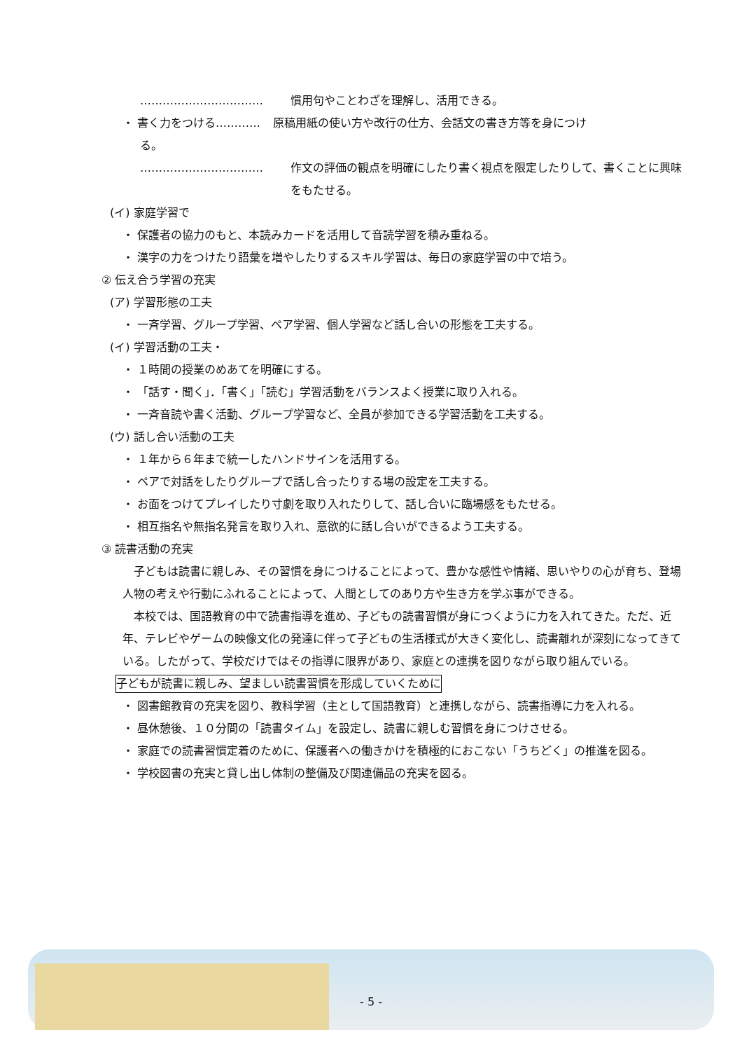…………………………… 慣用句やことわざを理解し、活用できる。
・ 書く力をつける………… 原稿用紙の使い方や改行の仕方、会話文の書き方等を身につけ
る。
…………………………… 作文の評価の観点を明確にしたり書く視点を限定したりして、書くことに興味をもたせる。
(イ) 家庭学習で
・ 保護者の協力のもと、本読みカードを活用して音読学習を積み重ねる。
・ 漢字の力をつけたり語彙を増やしたりするスキル学習は、毎日の家庭学習の中で培う。
② 伝え合う学習の充実
(ア) 学習形態の工夫
・ 一斉学習、グループ学習、ペア学習、個人学習など話し合いの形態を工夫する。
(イ) 学習活動の工夫・
・ １時間の授業のめあてを明確にする。
・ 「話す・聞く」．「書く」「読む」学習活動をバランスよく授業に取り入れる。
・ 一斉音読や書く活動、グループ学習など、全員が参加できる学習活動を工夫する。
(ウ) 話し合い活動の工夫
・ １年から６年まで統一したハンドサインを活用する。
・ ペアで対話をしたりグループで話し合ったりする場の設定を工夫する。
・ お面をつけてプレイしたり寸劇を取り入れたりして、話し合いに臨場感をもたせる。
・ 相互指名や無指名発言を取り入れ、意欲的に話し合いができるよう工夫する。
③ 読書活動の充実
子どもは読書に親しみ、その習慣を身につけることによって、豊かな感性や情緒、思いやりの心が育ち、登場人物の考えや行動にふれることによって、人間としてのあり方や生き方を学ぶ事ができる。
本校では、国語教育の中で読書指導を進め、子どもの読書習慣が身につくように力を入れてきた。ただ、近年、テレビやゲームの映像文化の発達に伴って子どもの生活様式が大きく変化し、読書離れが深刻になってきている。したがって、学校だけではその指導に限界があり、家庭との連携を図りながら取り組んでいる。
子どもが読書に親しみ、望ましい読書習慣を形成していくために
・ 図書館教育の充実を図り、教科学習（主として国語教育）と連携しながら、読書指導に力を入れる。
・ 昼休憩後、１０分間の「読書タイム」を設定し、読書に親しむ習慣を身につけさせる。
・ 家庭での読書習慣定着のために、保護者への働きかけを積極的におこない「うちどく」の推進を図る。
・ 学校図書の充実と貸し出し体制の整備及び関連備品の充実を図る。
- 5 -